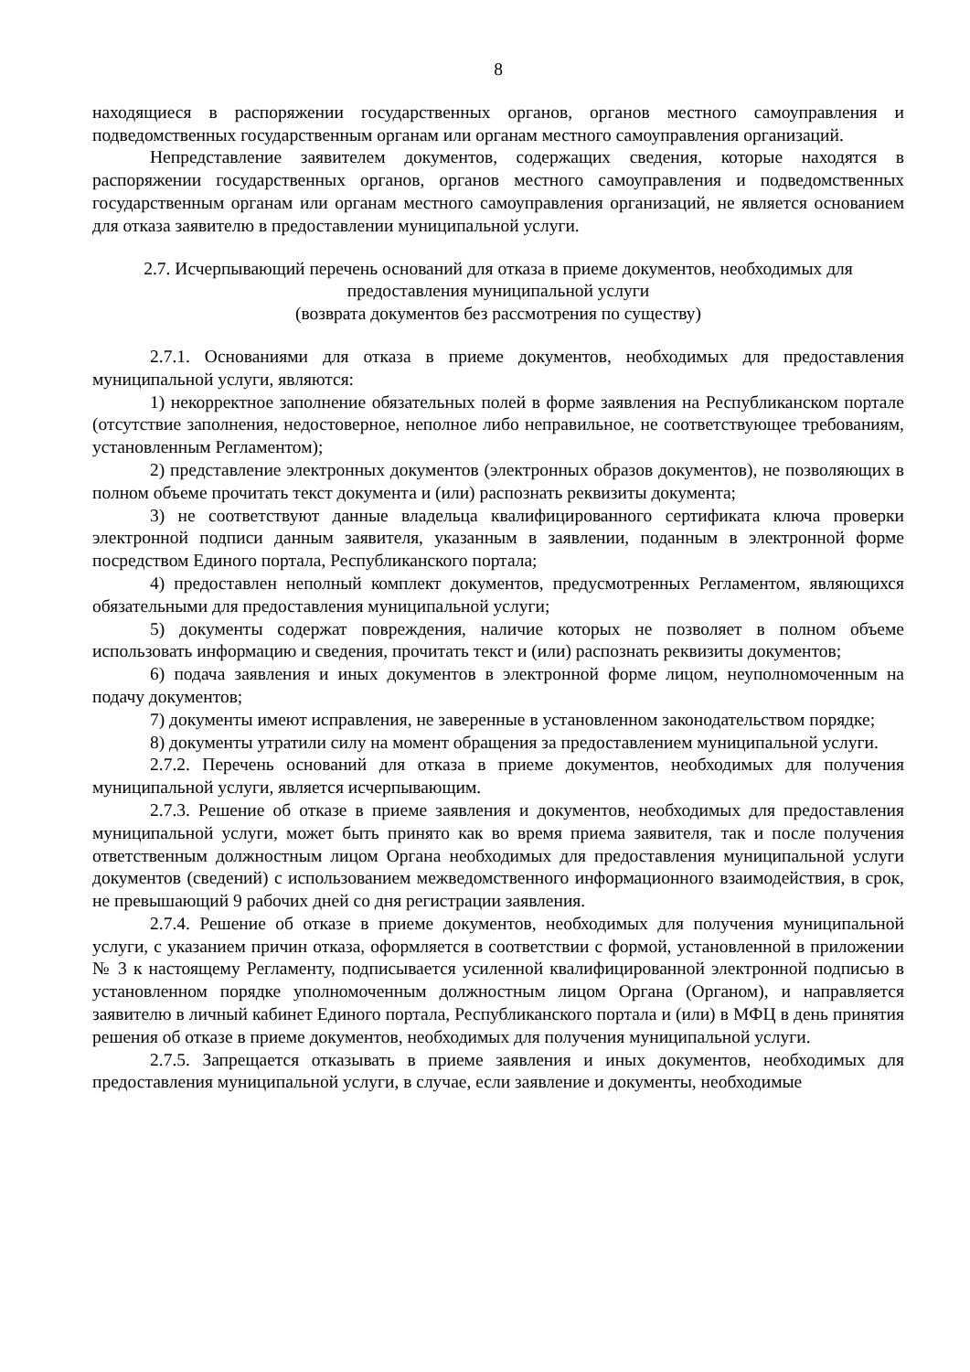8
находящиеся в распоряжении государственных органов, органов местного самоуправления и подведомственных государственным органам или органам местного самоуправления организаций.
Непредставление заявителем документов, содержащих сведения, которые находятся в распоряжении государственных органов, органов местного самоуправления и подведомственных государственным органам или органам местного самоуправления организаций, не является основанием для отказа заявителю в предоставлении муниципальной услуги.
2.7. Исчерпывающий перечень оснований для отказа в приеме документов, необходимых для предоставления муниципальной услуги
(возврата документов без рассмотрения по существу)
2.7.1. Основаниями для отказа в приеме документов, необходимых для предоставления муниципальной услуги, являются:
1) некорректное заполнение обязательных полей в форме заявления на Республиканском портале (отсутствие заполнения, недостоверное, неполное либо неправильное, не соответствующее требованиям, установленным Регламентом);
2) представление электронных документов (электронных образов документов), не позволяющих в полном объеме прочитать текст документа и (или) распознать реквизиты документа;
3) не соответствуют данные владельца квалифицированного сертификата ключа проверки электронной подписи данным заявителя, указанным в заявлении, поданным в электронной форме посредством Единого портала, Республиканского портала;
4) предоставлен неполный комплект документов, предусмотренных Регламентом, являющихся обязательными для предоставления муниципальной услуги;
5) документы содержат повреждения, наличие которых не позволяет в полном объеме использовать информацию и сведения, прочитать текст и (или) распознать реквизиты документов;
6) подача заявления и иных документов в электронной форме лицом, неуполномоченным на подачу документов;
7) документы имеют исправления, не заверенные в установленном законодательством порядке;
8) документы утратили силу на момент обращения за предоставлением муниципальной услуги.
2.7.2. Перечень оснований для отказа в приеме документов, необходимых для получения муниципальной услуги, является исчерпывающим.
2.7.3. Решение об отказе в приеме заявления и документов, необходимых для предоставления муниципальной услуги, может быть принято как во время приема заявителя, так и после получения ответственным должностным лицом Органа необходимых для предоставления муниципальной услуги документов (сведений) с использованием межведомственного информационного взаимодействия, в срок, не превышающий 9 рабочих дней со дня регистрации заявления.
2.7.4. Решение об отказе в приеме документов, необходимых для получения муниципальной услуги, с указанием причин отказа, оформляется в соответствии с формой, установленной в приложении № 3 к настоящему Регламенту, подписывается усиленной квалифицированной электронной подписью в установленном порядке уполномоченным должностным лицом Органа (Органом), и направляется заявителю в личный кабинет Единого портала, Республиканского портала и (или) в МФЦ в день принятия решения об отказе в приеме документов, необходимых для получения муниципальной услуги.
2.7.5. Запрещается отказывать в приеме заявления и иных документов, необходимых для предоставления муниципальной услуги, в случае, если заявление и документы, необходимые